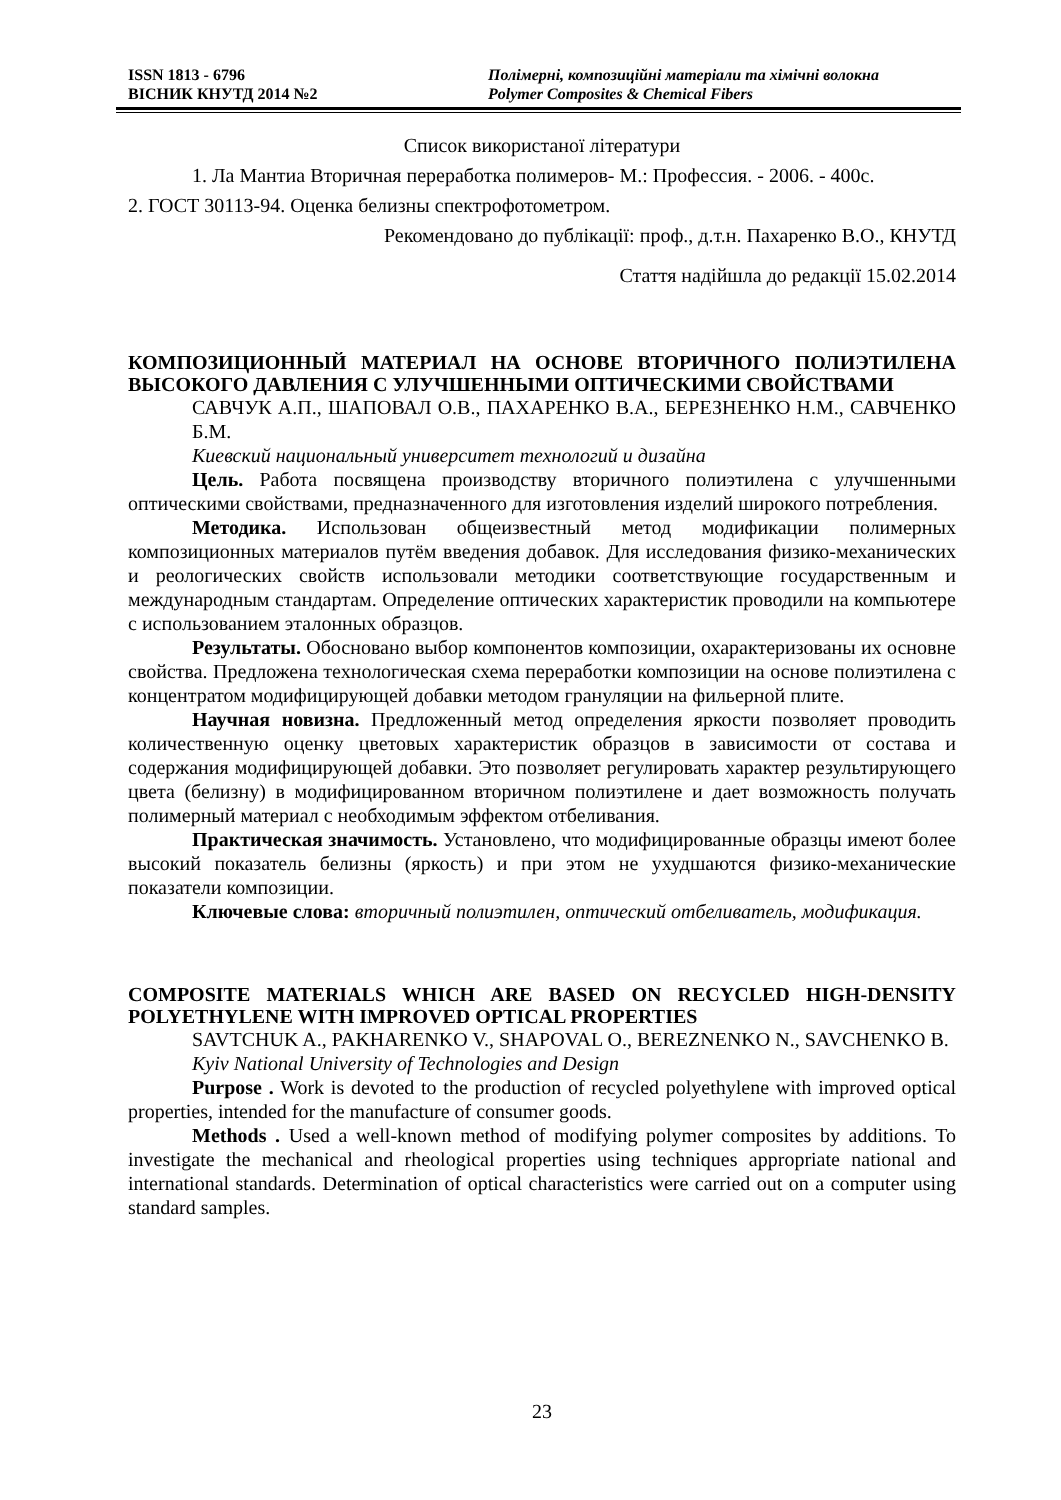ISSN 1813 - 6796
ВІСНИК КНУТД 2014 №2
Полімерні, композиційні матеріали та хімічні волокна
Polymer Composites & Chemical Fibers
Список використаної літератури
1. Ла Мантиа Вторичная переработка полимеров- М.: Профессия. - 2006. - 400с.
2. ГОСТ 30113-94. Оценка белизны спектрофотометром.
Рекомендовано до публікації: проф., д.т.н. Пахаренко В.О., КНУТД
Стаття надійшла до редакції 15.02.2014
КОМПОЗИЦИОННЫЙ МАТЕРИАЛ НА ОСНОВЕ ВТОРИЧНОГО ПОЛИЭТИЛЕНА ВЫСОКОГО ДАВЛЕНИЯ С УЛУЧШЕННЫМИ ОПТИЧЕСКИМИ СВОЙСТВАМИ
САВЧУК А.П., ШАПОВАЛ О.В., ПАХАРЕНКО В.А., БЕРЕЗНЕНКО Н.М., САВЧЕНКО Б.М.
Киевский национальный университет технологий и дизайна
Цель. Работа посвящена производству вторичного полиэтилена с улучшенными оптическими свойствами, предназначенного для изготовления изделий широкого потребления.
Методика. Использован общеизвестный метод модификации полимерных композиционных материалов путём введения добавок. Для исследования физико-механических и реологических свойств использовали методики соответствующие государственным и международным стандартам. Определение оптических характеристик проводили на компьютере с использованием эталонных образцов.
Результаты. Обосновано выбор компонентов композиции, охарактеризованы их основне свойства. Предложена технологическая схема переработки композиции на основе полиэтилена с концентратом модифицирующей добавки методом грануляции на фильерной плите.
Научная новизна. Предложенный метод определения яркости позволяет проводить количественную оценку цветовых характеристик образцов в зависимости от состава и содержания модифицирующей добавки. Это позволяет регулировать характер результирующего цвета (белизну) в модифицированном вторичном полиэтилене и дает возможность получать полимерный материал с необходимым эффектом отбеливания.
Практическая значимость. Установлено, что модифицированные образцы имеют более высокий показатель белизны (яркость) и при этом не ухудшаются физико-механические показатели композиции.
Ключевые слова: вторичный полиэтилен, оптический отбеливатель, модификация.
COMPOSITE MATERIALS WHICH ARE BASED ON RECYCLED HIGH-DENSITY POLYETHYLENE WITH IMPROVED OPTICAL PROPERTIES
SAVTCHUK A., PAKHARENKO V., SHAPOVAL O., BEREZNENKO N., SAVCHENKO B.
Kyiv National University of Technologies and Design
Purpose . Work is devoted to the production of recycled polyethylene with improved optical properties, intended for the manufacture of consumer goods.
Methods . Used a well-known method of modifying polymer composites by additions. To investigate the mechanical and rheological properties using techniques appropriate national and international standards. Determination of optical characteristics were carried out on a computer using standard samples.
23